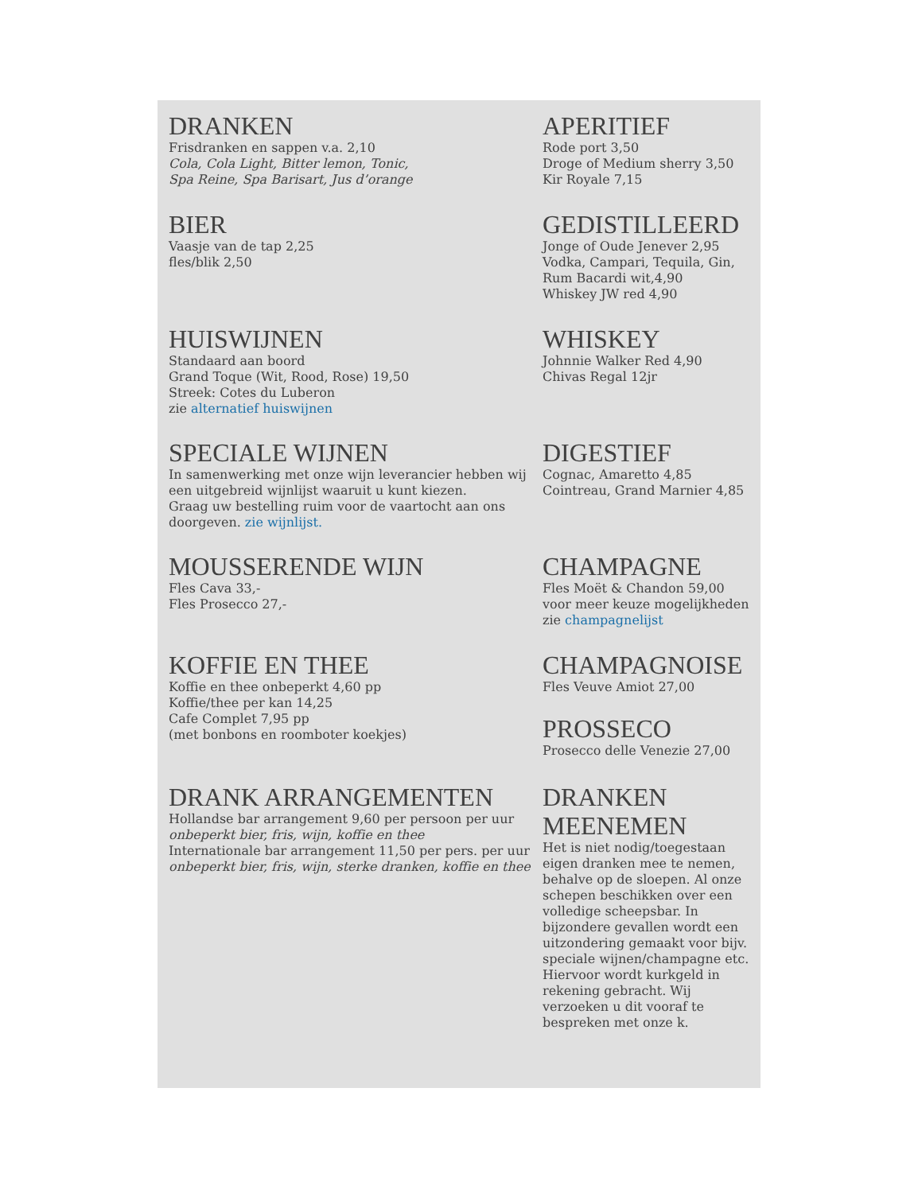DRANKEN
Frisdranken en sappen v.a. 2,10
Cola, Cola Light, Bitter lemon, Tonic,
Spa Reine, Spa Barisart, Jus d’orange
APERITIEF
Rode port 3,50
Droge of Medium sherry 3,50
Kir Royale 7,15
BIER
Vaasje van de tap 2,25
fles/blik 2,50
GEDISTILLEERD
Jonge of Oude Jenever 2,95
Vodka, Campari, Tequila, Gin,
Rum Bacardi wit,4,90
Whiskey JW red 4,90
HUISWIJNEN
Standaard aan boord
Grand Toque (Wit, Rood, Rose) 19,50
Streek: Cotes du Luberon
zie alternatief huiswijnen
WHISKEY
Johnnie Walker Red 4,90
Chivas Regal 12jr
SPECIALE WIJNEN
In samenwerking met onze wijn leverancier hebben wij een uitgebreid wijnlijst waaruit u kunt kiezen.
Graag uw bestelling ruim voor de vaartocht aan ons doorgeven. zie wijnlijst.
DIGESTIEF
Cognac, Amaretto 4,85
Cointreau, Grand Marnier 4,85
MOUSSERENDE WIJN
Fles Cava 33,-
Fles Prosecco 27,-
CHAMPAGNE
Fles Moët & Chandon 59,00
voor meer keuze mogelijkheden zie champagnelijst
KOFFIE EN THEE
Koffie en thee onbeperkt 4,60 pp
Koffie/thee per kan 14,25
Cafe Complet 7,95 pp
(met bonbons en roomboter koekjes)
CHAMPAGNOISE
Fles Veuve Amiot 27,00
PROSSECO
Prosecco delle Venezie 27,00
DRANK ARRANGEMENTEN
Hollandse bar arrangement 9,60 per persoon per uur
onbeperkt bier, fris, wijn, koffie en thee
Internationale bar arrangement 11,50 per pers. per uur
onbeperkt bier, fris, wijn, sterke dranken, koffie en thee
DRANKEN MEENEMEN
Het is niet nodig/toegestaan eigen dranken mee te nemen, behalve op de sloepen. Al onze schepen beschikken over een volledige scheepsbar. In bijzondere gevallen wordt een uitzondering gemaakt voor bijv. speciale wijnen/champagne etc. Hiervoor wordt kurkgeld in rekening gebracht. Wij verzoeken u dit vooraf te bespreken met onze k.